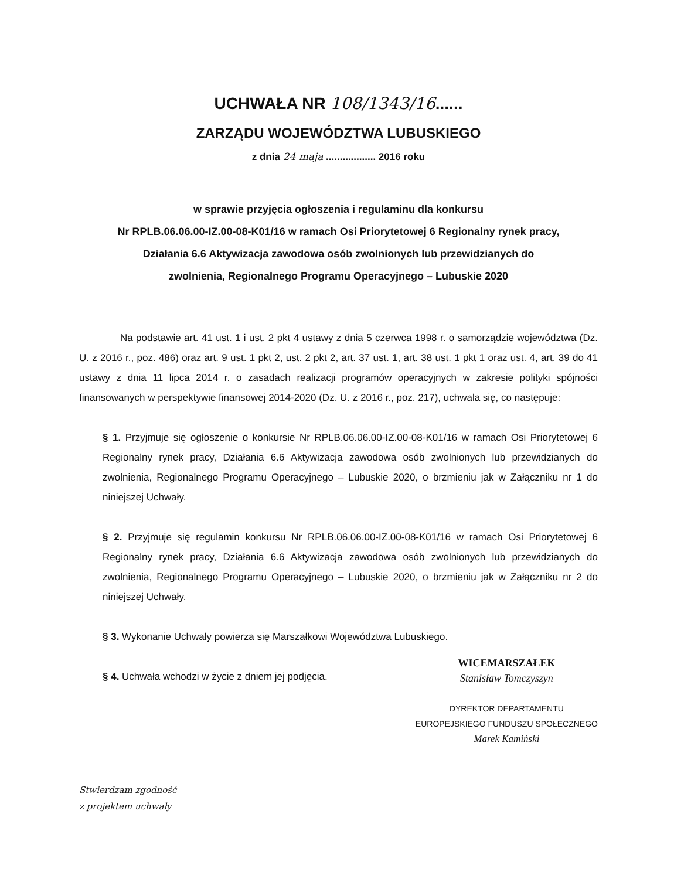UCHWAŁA NR 108/1343/16......
ZARZĄDU WOJEWÓDZTWA LUBUSKIEGO
z dnia 24 maja .................. 2016 roku
w sprawie przyjęcia ogłoszenia i regulaminu dla konkursu
Nr RPLB.06.06.00-IZ.00-08-K01/16 w ramach Osi Priorytetowej 6 Regionalny rynek pracy,
Działania 6.6 Aktywizacja zawodowa osób zwolnionych lub przewidzianych do
zwolnienia, Regionalnego Programu Operacyjnego – Lubuskie 2020
Na podstawie art. 41 ust. 1 i ust. 2 pkt 4 ustawy z dnia 5 czerwca 1998 r. o samorządzie województwa (Dz. U. z 2016 r., poz. 486) oraz art. 9 ust. 1 pkt 2, ust. 2 pkt 2, art. 37 ust. 1, art. 38 ust. 1 pkt 1 oraz ust. 4, art. 39 do 41 ustawy z dnia 11 lipca 2014 r. o zasadach realizacji programów operacyjnych w zakresie polityki spójności finansowanych w perspektywie finansowej 2014-2020 (Dz. U. z 2016 r., poz. 217), uchwala się, co następuje:
§ 1. Przyjmuje się ogłoszenie o konkursie Nr RPLB.06.06.00-IZ.00-08-K01/16 w ramach Osi Priorytetowej 6 Regionalny rynek pracy, Działania 6.6 Aktywizacja zawodowa osób zwolnionych lub przewidzianych do zwolnienia, Regionalnego Programu Operacyjnego – Lubuskie 2020, o brzmieniu jak w Załączniku nr 1 do niniejszej Uchwały.
§ 2. Przyjmuje się regulamin konkursu Nr RPLB.06.06.00-IZ.00-08-K01/16 w ramach Osi Priorytetowej 6 Regionalny rynek pracy, Działania 6.6 Aktywizacja zawodowa osób zwolnionych lub przewidzianych do zwolnienia, Regionalnego Programu Operacyjnego – Lubuskie 2020, o brzmieniu jak w Załączniku nr 2 do niniejszej Uchwały.
§ 3. Wykonanie Uchwały powierza się Marszałkowi Województwa Lubuskiego.
§ 4. Uchwała wchodzi w życie z dniem jej podjęcia.
WICEMARSZAŁEK
Stanisław Tomczyszyn
DYREKTOR DEPARTAMENTU
EUROPEJSKIEGO FUNDUSZU SPOŁECZNEGO
Marek Kamiński
Stwierdzam zgodność
z projektem uchwały